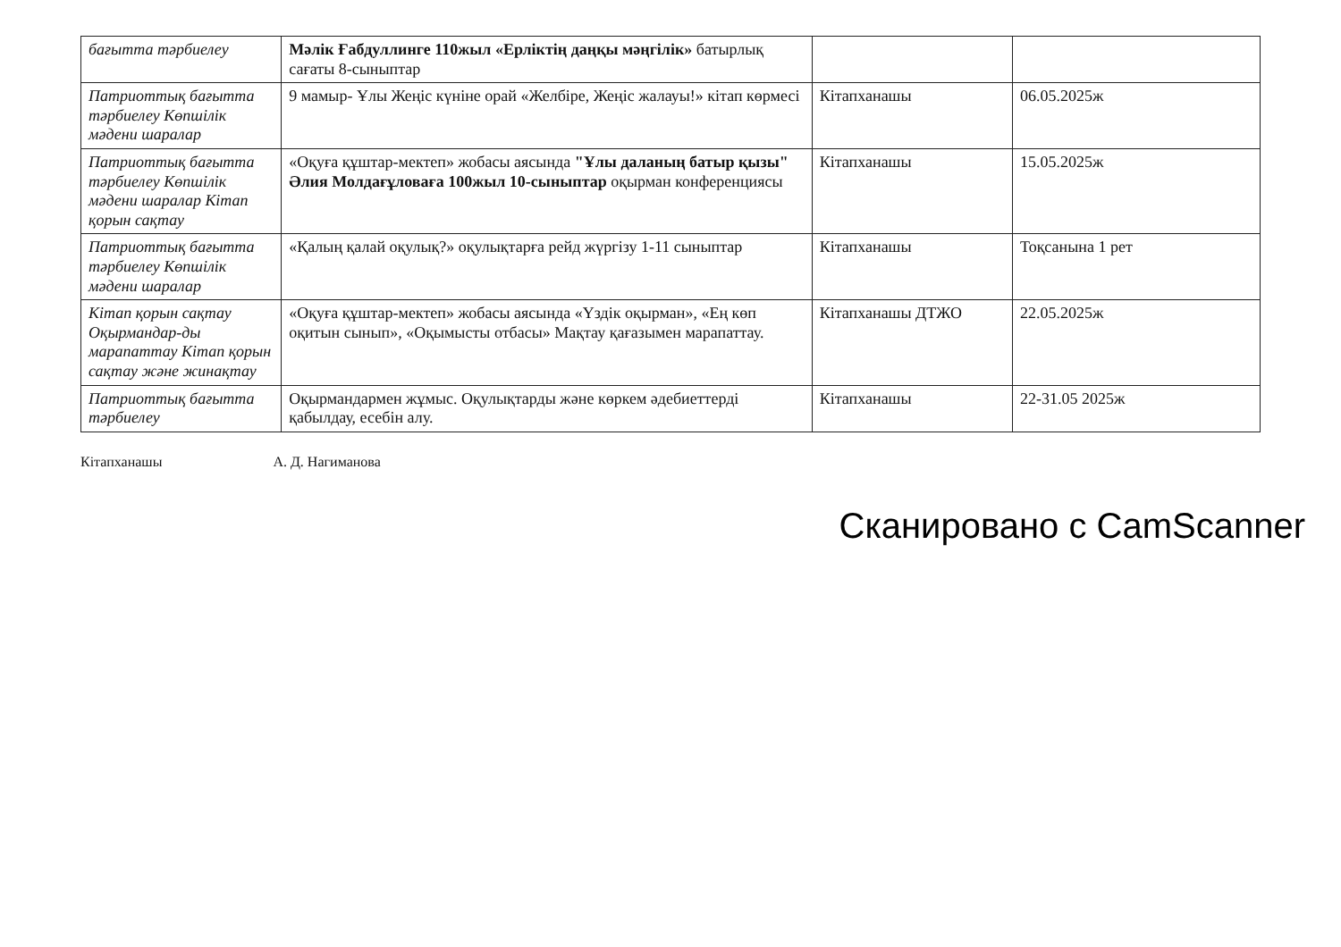| бағытта тәрбиелеу | Мәлік Ғабдуллинге 110жыл «Ерліктің даңқы мәңгілік» батырлық сағаты 8-сыныптар | | |
| Патриоттық бағытта тәрбиелеу Көпшілік мәдени шаралар | 9 мамыр- Ұлы Жеңіс күніне орай «Желбіре, Жеңіс жалауы!» кітап көрмесі | Кітапханашы | 06.05.2025ж |
| Патриоттық бағытта тәрбиелеу Көпшілік мәдени шаралар Кітап қорын сақтау | «Оқуға құштар-мектеп» жобасы аясында "Ұлы даланың батыр қызы" Әлия Молдағұловаға 100жыл 10-сыныптар оқырман конференциясы | Кітапханашы | 15.05.2025ж |
| Патриоттық бағытта тәрбиелеу Көпшілік мәдени шаралар | «Қалың қалай оқулық?» оқулықтарға рейд жүргізу 1-11 сыныптар | Кітапханашы | Тоқсанына 1 рет |
| Кітап қорын сақтау Оқырмандар-ды марапаттау Кітап қорын сақтау және жинақтау | «Оқуға құштар-мектеп» жобасы аясында «Үздік оқырман», «Ең көп оқитын сынып», «Оқымысты отбасы» Мақтау қағазымен марапаттау. | Кітапханашы ДТЖО | 22.05.2025ж |
| Патриоттық бағытта тәрбиелеу | Оқырмандармен жұмыс. Оқулықтарды және көркем әдебиеттерді қабылдау, есебін алу. | Кітапханашы | 22-31.05 2025ж |
Кітапханашы А. Д. Нагиманова
Сканировано с CamScanner